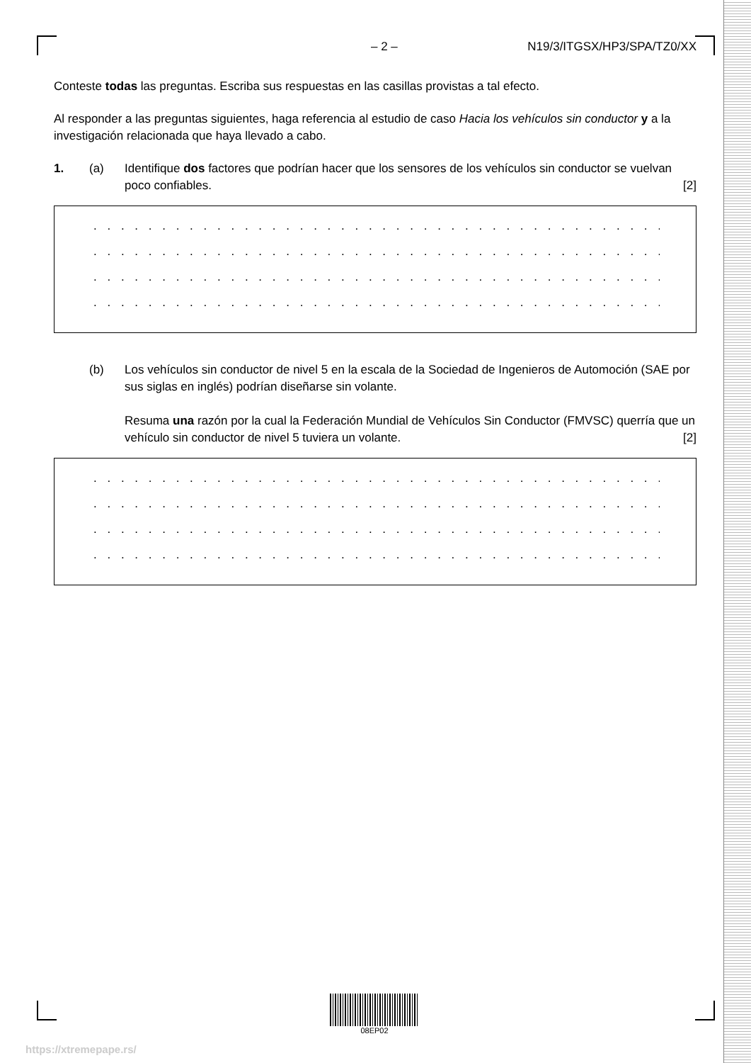– 2 – N19/3/ITGSX/HP3/SPA/TZ0/XX
Conteste todas las preguntas. Escriba sus respuestas en las casillas provistas a tal efecto.
Al responder a las preguntas siguientes, haga referencia al estudio de caso Hacia los vehículos sin conductor y a la investigación relacionada que haya llevado a cabo.
1. (a) Identifique dos factores que podrían hacer que los sensores de los vehículos sin conductor se vuelvan poco confiables. [2]
. . . . . . . . . . . . . . . . . . . . . . . . . . . . . . . . . . . . . . . . . . . . . . . . . . . . . . . . . . . . . . . . .
. . . . . . . . . . . . . . . . . . . . . . . . . . . . . . . . . . . . . . . . . . . . . . . . . . . . . . . . . . . . . . . . .
. . . . . . . . . . . . . . . . . . . . . . . . . . . . . . . . . . . . . . . . . . . . . . . . . . . . . . . . . . . . . . . . .
. . . . . . . . . . . . . . . . . . . . . . . . . . . . . . . . . . . . . . . . . . . . . . . . . . . . . . . . . . . . . . . . .
(b) Los vehículos sin conductor de nivel 5 en la escala de la Sociedad de Ingenieros de Automoción (SAE por sus siglas en inglés) podrían diseñarse sin volante.
Resuma una razón por la cual la Federación Mundial de Vehículos Sin Conductor (FMVSC) querría que un vehículo sin conductor de nivel 5 tuviera un volante. [2]
. . . . . . . . . . . . . . . . . . . . . . . . . . . . . . . . . . . . . . . . . . . . . . . . . . . . . . . . . . . . . . . . .
. . . . . . . . . . . . . . . . . . . . . . . . . . . . . . . . . . . . . . . . . . . . . . . . . . . . . . . . . . . . . . . . .
. . . . . . . . . . . . . . . . . . . . . . . . . . . . . . . . . . . . . . . . . . . . . . . . . . . . . . . . . . . . . . . . .
. . . . . . . . . . . . . . . . . . . . . . . . . . . . . . . . . . . . . . . . . . . . . . . . . . . . . . . . . . . . . . . . .
08EP02
https://xtremepape.rs/